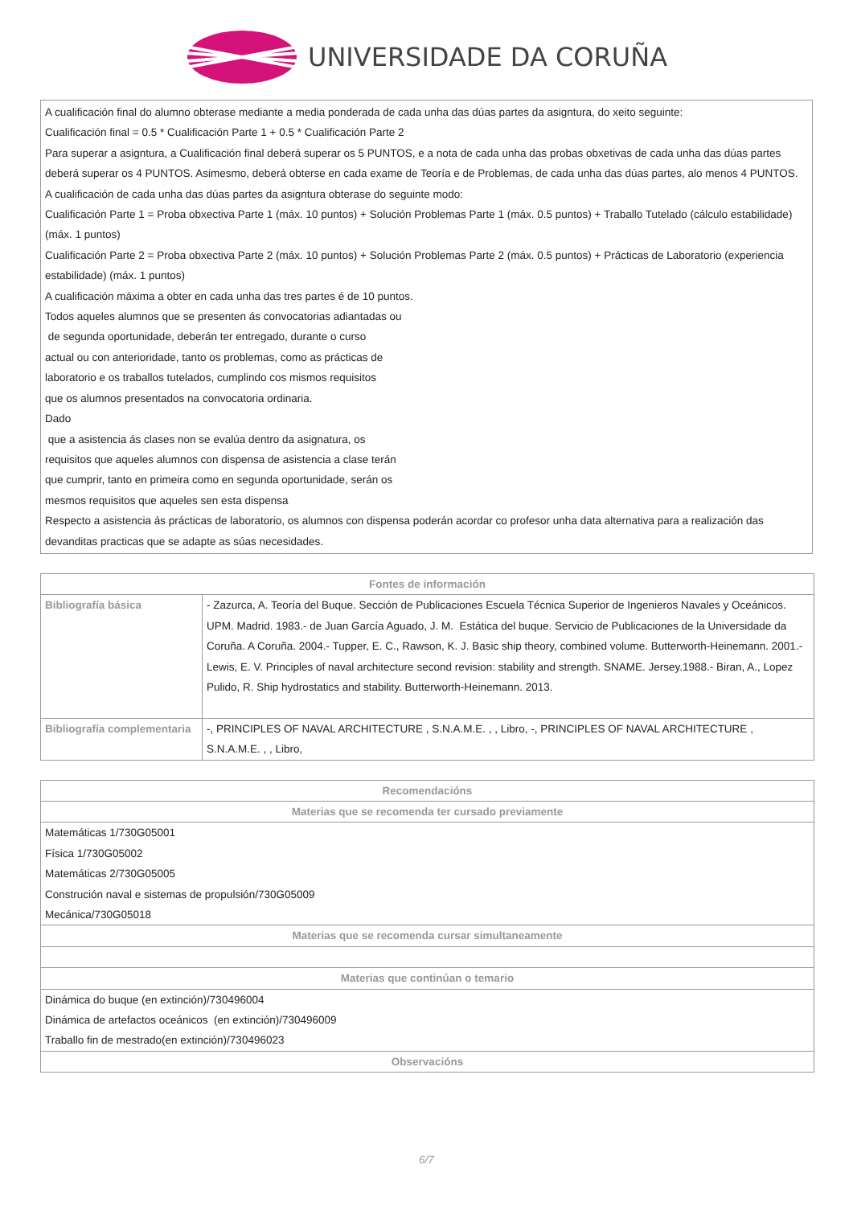UNIVERSIDADE DA CORUÑA
A cualificación final do alumno obterase mediante a media ponderada de cada unha das dúas partes da asigntura, do xeito seguinte:
Cualificación final = 0.5 * Cualificación Parte 1 + 0.5 * Cualificación Parte 2
Para superar a asigntura, a Cualificación final deberá superar os 5 PUNTOS, e a nota de cada unha das probas obxetivas de cada unha das dúas partes deberá superar os 4 PUNTOS. Asimesmo, deberá obterse en cada exame de Teoría e de Problemas, de cada unha das dúas partes, alo menos 4 PUNTOS.
A cualificación de cada unha das dúas partes da asigntura obterase do seguinte modo:
Cualificación Parte 1 = Proba obxectiva Parte 1 (máx. 10 puntos) + Solución Problemas Parte 1 (máx. 0.5 puntos) + Traballo Tutelado (cálculo estabilidade) (máx. 1 puntos)
Cualificación Parte 2 = Proba obxectiva Parte 2 (máx. 10 puntos) + Solución Problemas Parte 2 (máx. 0.5 puntos) + Prácticas de Laboratorio (experiencia estabilidade) (máx. 1 puntos)
A cualificación máxima a obter en cada unha das tres partes é de 10 puntos.
Todos aqueles alumnos que se presenten ás convocatorias adiantadas ou
de segunda oportunidade, deberán ter entregado, durante o curso
actual ou con anterioridade, tanto os problemas, como as prácticas de
laboratorio e os traballos tutelados, cumplindo cos mismos requisitos
que os alumnos presentados na convocatoria ordinaria.
Dado
que a asistencia ás clases non se evalúa dentro da asignatura, os
requisitos que aqueles alumnos con dispensa de asistencia a clase terán
que cumprir, tanto en primeira como en segunda oportunidade, serán os
mesmos requisitos que aqueles sen esta dispensa
Respecto a asistencia ás prácticas de laboratorio, os alumnos con dispensa poderán acordar co profesor unha data alternativa para a realización das devanditas practicas que se adapte as súas necesidades.
| Fontes de información | |
| --- | --- |
| Bibliografía básica | - Zazurca, A. Teoría del Buque. Sección de Publicaciones Escuela Técnica Superior de Ingenieros Navales y Oceánicos. UPM. Madrid. 1983.- de Juan García Aguado, J. M. Estática del buque. Servicio de Publicaciones de la Universidade da Coruña. A Coruña. 2004.- Tupper, E. C., Rawson, K. J. Basic ship theory, combined volume. Butterworth-Heinemann. 2001.- Lewis, E. V. Principles of naval architecture second revision: stability and strength. SNAME. Jersey.1988.- Biran, A., Lopez Pulido, R. Ship hydrostatics and stability. Butterworth-Heinemann. 2013. |
| Bibliografía complementaria | -, PRINCIPLES OF NAVAL ARCHITECTURE , S.N.A.M.E. , , Libro, -, PRINCIPLES OF NAVAL ARCHITECTURE , S.N.A.M.E. , , Libro, |
| Recomendacións |
| --- |
| Materias que se recomenda ter cursado previamente |
| Matemáticas 1/730G05001 Física 1/730G05002 Matemáticas 2/730G05005 Construción naval e sistemas de propulsión/730G05009 Mecánica/730G05018 |
| Materias que se recomenda cursar simultaneamente |
| Materias que continúan o temario |
| Dinámica do buque (en extinción)/730496004 Dinámica de artefactos oceánicos (en extinción)/730496009 Traballo fin de mestrado(en extinción)/730496023 |
| Observacións |
6/7